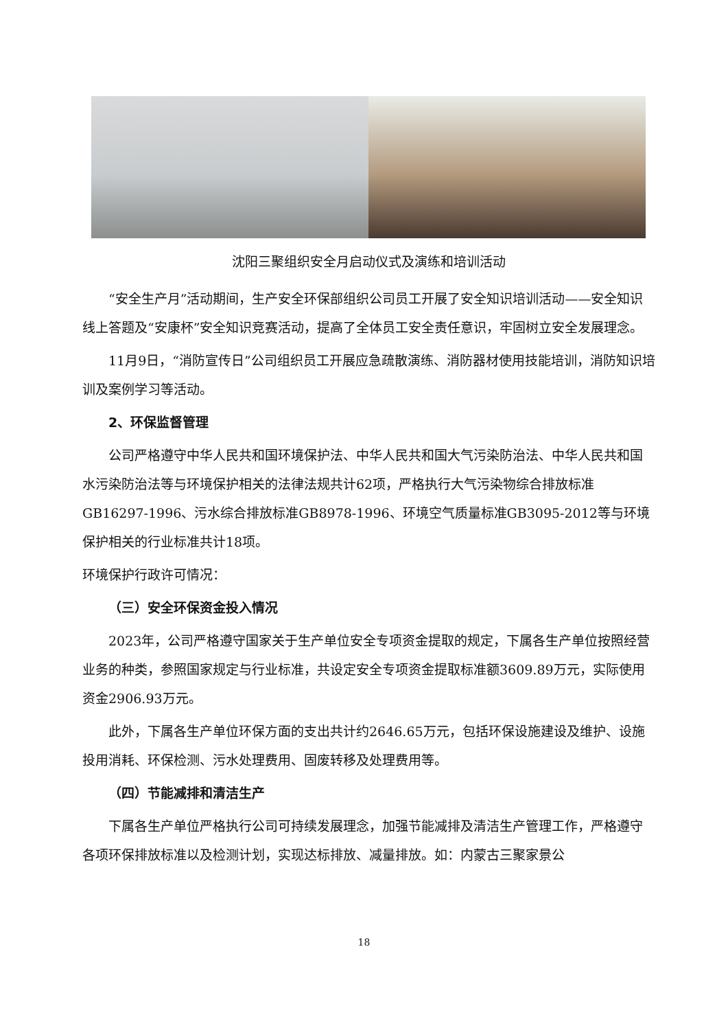沈阳三聚组织安全月启动仪式及演练和培训活动
“安全生产月”活动期间，生产安全环保部组织公司员工开展了安全知识培训活动——安全知识线上答题及“安康杯”安全知识竞赛活动，提高了全体员工安全责任意识，牢固树立安全发展理念。
11月9日，“消防宣传日”公司组织员工开展应急疏散演练、消防器材使用技能培训，消防知识培训及案例学习等活动。
2、环保监督管理
公司严格遵守中华人民共和国环境保护法、中华人民共和国大气污染防治法、中华人民共和国水污染防治法等与环境保护相关的法律法规共计62项，严格执行大气污染物综合排放标准GB16297-1996、污水综合排放标准GB8978-1996、环境空气质量标准GB3095-2012等与环境保护相关的行业标准共计18项。
环境保护行政许可情况：
（三）安全环保资金投入情况
2023年，公司严格遵守国家关于生产单位安全专项资金提取的规定，下属各生产单位按照经营业务的种类，参照国家规定与行业标准，共设定安全专项资金提取标准额3609.89万元，实际使用资金2906.93万元。
此外，下属各生产单位环保方面的支出共计约2646.65万元，包括环保设施建设及维护、设施投用消耗、环保检测、污水处理费用、固废转移及处理费用等。
（四）节能减排和清洁生产
下属各生产单位严格执行公司可持续发展理念，加强节能减排及清洁生产管理工作，严格遵守各项环保排放标准以及检测计划，实现达标排放、减量排放。如：内蒙古三聚家景公
18